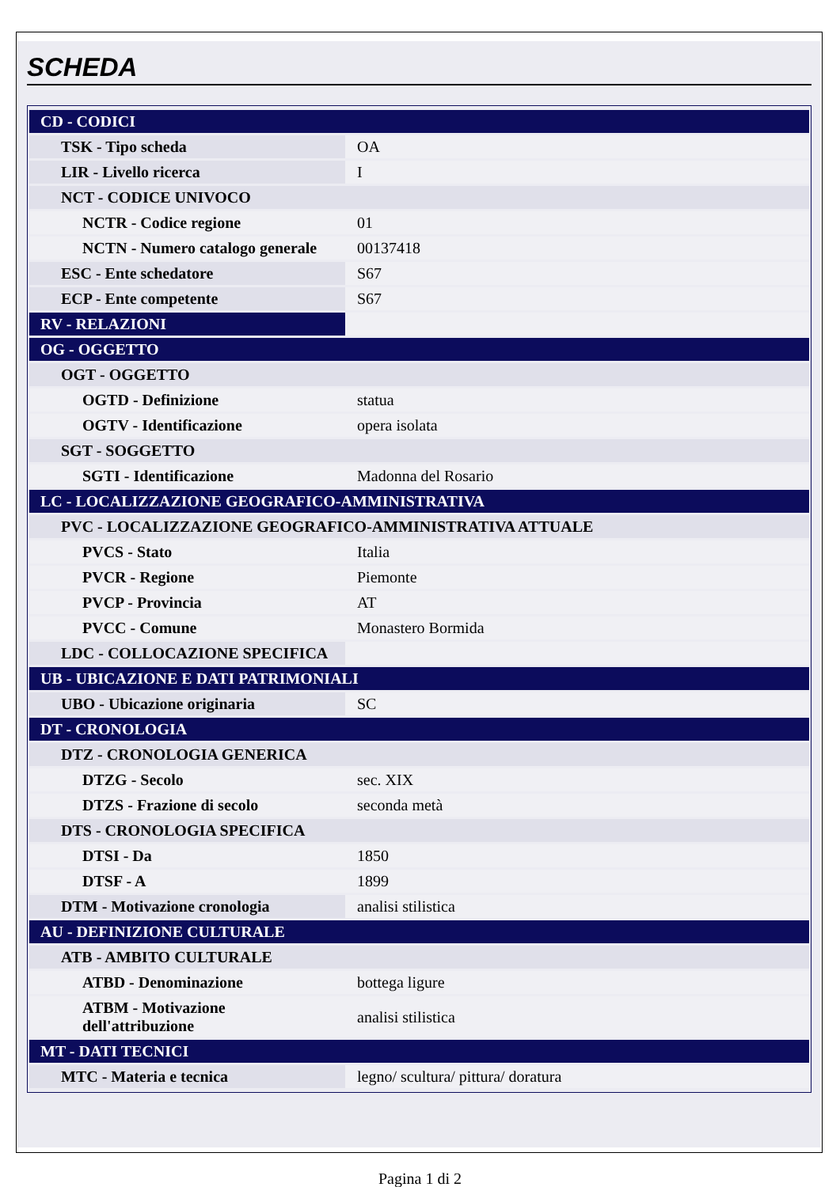SCHEDA
| CD - CODICI | |
| TSK - Tipo scheda | OA |
| LIR - Livello ricerca | I |
| NCT - CODICE UNIVOCO | |
| NCTR - Codice regione | 01 |
| NCTN - Numero catalogo generale | 00137418 |
| ESC - Ente schedatore | S67 |
| ECP - Ente competente | S67 |
| RV - RELAZIONI | |
| OG - OGGETTO | |
| OGT - OGGETTO | |
| OGTD - Definizione | statua |
| OGTV - Identificazione | opera isolata |
| SGT - SOGGETTO | |
| SGTI - Identificazione | Madonna del Rosario |
| LC - LOCALIZZAZIONE GEOGRAFICO-AMMINISTRATIVA | |
| PVC - LOCALIZZAZIONE GEOGRAFICO-AMMINISTRATIVA ATTUALE | |
| PVCS - Stato | Italia |
| PVCR - Regione | Piemonte |
| PVCP - Provincia | AT |
| PVCC - Comune | Monastero Bormida |
| LDC - COLLOCAZIONE SPECIFICA | |
| UB - UBICAZIONE E DATI PATRIMONIALI | |
| UBO - Ubicazione originaria | SC |
| DT - CRONOLOGIA | |
| DTZ - CRONOLOGIA GENERICA | |
| DTZG - Secolo | sec. XIX |
| DTZS - Frazione di secolo | seconda metà |
| DTS - CRONOLOGIA SPECIFICA | |
| DTSI - Da | 1850 |
| DTSF - A | 1899 |
| DTM - Motivazione cronologia | analisi stilistica |
| AU - DEFINIZIONE CULTURALE | |
| ATB - AMBITO CULTURALE | |
| ATBD - Denominazione | bottega ligure |
| ATBM - Motivazione dell'attribuzione | analisi stilistica |
| MT - DATI TECNICI | |
| MTC - Materia e tecnica | legno/ scultura/ pittura/ doratura |
Pagina 1 di 2